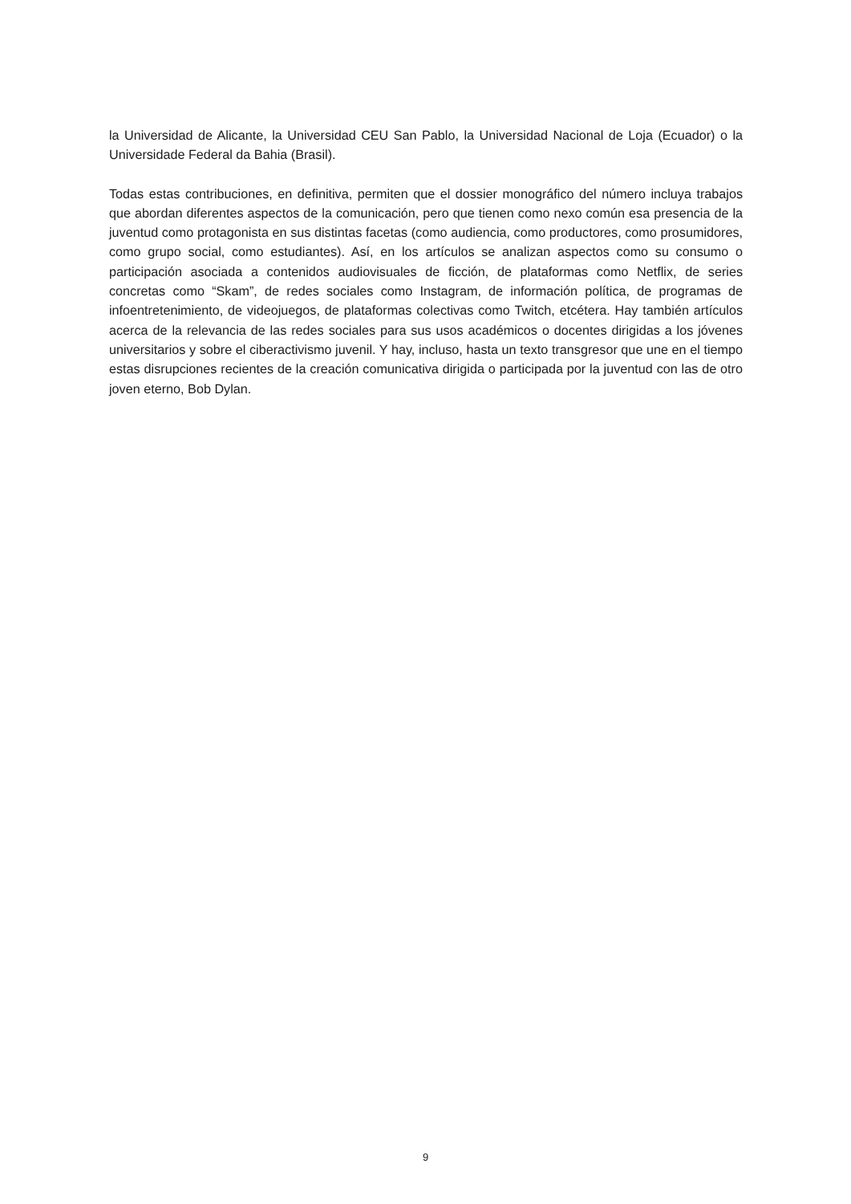la Universidad de Alicante, la Universidad CEU San Pablo, la Universidad Nacional de Loja (Ecuador) o la Universidade Federal da Bahia (Brasil).
Todas estas contribuciones, en definitiva, permiten que el dossier monográfico del número incluya trabajos que abordan diferentes aspectos de la comunicación, pero que tienen como nexo común esa presencia de la juventud como protagonista en sus distintas facetas (como audiencia, como productores, como prosumidores, como grupo social, como estudiantes). Así, en los artículos se analizan aspectos como su consumo o participación asociada a contenidos audiovisuales de ficción, de plataformas como Netflix, de series concretas como “Skam”, de redes sociales como Instagram, de información política, de programas de infoentretenimiento, de videojuegos, de plataformas colectivas como Twitch, etcétera. Hay también artículos acerca de la relevancia de las redes sociales para sus usos académicos o docentes dirigidas a los jóvenes universitarios y sobre el ciberactivismo juvenil. Y hay, incluso, hasta un texto transgresor que une en el tiempo estas disrupciones recientes de la creación comunicativa dirigida o participada por la juventud con las de otro joven eterno, Bob Dylan.
9